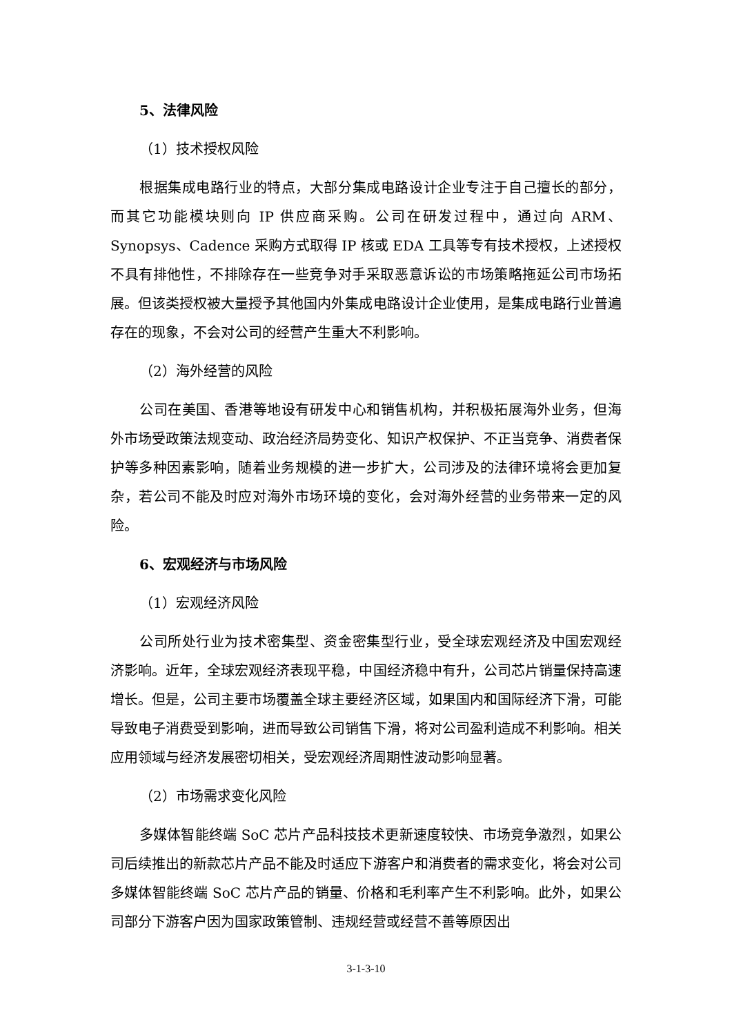5、法律风险
（1）技术授权风险
根据集成电路行业的特点，大部分集成电路设计企业专注于自己擅长的部分，而其它功能模块则向 IP 供应商采购。公司在研发过程中，通过向 ARM、Synopsys、Cadence 采购方式取得 IP 核或 EDA 工具等专有技术授权，上述授权不具有排他性，不排除存在一些竞争对手采取恶意诉讼的市场策略拖延公司市场拓展。但该类授权被大量授予其他国内外集成电路设计企业使用，是集成电路行业普遍存在的现象，不会对公司的经营产生重大不利影响。
（2）海外经营的风险
公司在美国、香港等地设有研发中心和销售机构，并积极拓展海外业务，但海外市场受政策法规变动、政治经济局势变化、知识产权保护、不正当竞争、消费者保护等多种因素影响，随着业务规模的进一步扩大，公司涉及的法律环境将会更加复杂，若公司不能及时应对海外市场环境的变化，会对海外经营的业务带来一定的风险。
6、宏观经济与市场风险
（1）宏观经济风险
公司所处行业为技术密集型、资金密集型行业，受全球宏观经济及中国宏观经济影响。近年，全球宏观经济表现平稳，中国经济稳中有升，公司芯片销量保持高速增长。但是，公司主要市场覆盖全球主要经济区域，如果国内和国际经济下滑，可能导致电子消费受到影响，进而导致公司销售下滑，将对公司盈利造成不利影响。相关应用领域与经济发展密切相关，受宏观经济周期性波动影响显著。
（2）市场需求变化风险
多媒体智能终端 SoC 芯片产品科技技术更新速度较快、市场竞争激烈，如果公司后续推出的新款芯片产品不能及时适应下游客户和消费者的需求变化，将会对公司多媒体智能终端 SoC 芯片产品的销量、价格和毛利率产生不利影响。此外，如果公司部分下游客户因为国家政策管制、违规经营或经营不善等原因出
3-1-3-10